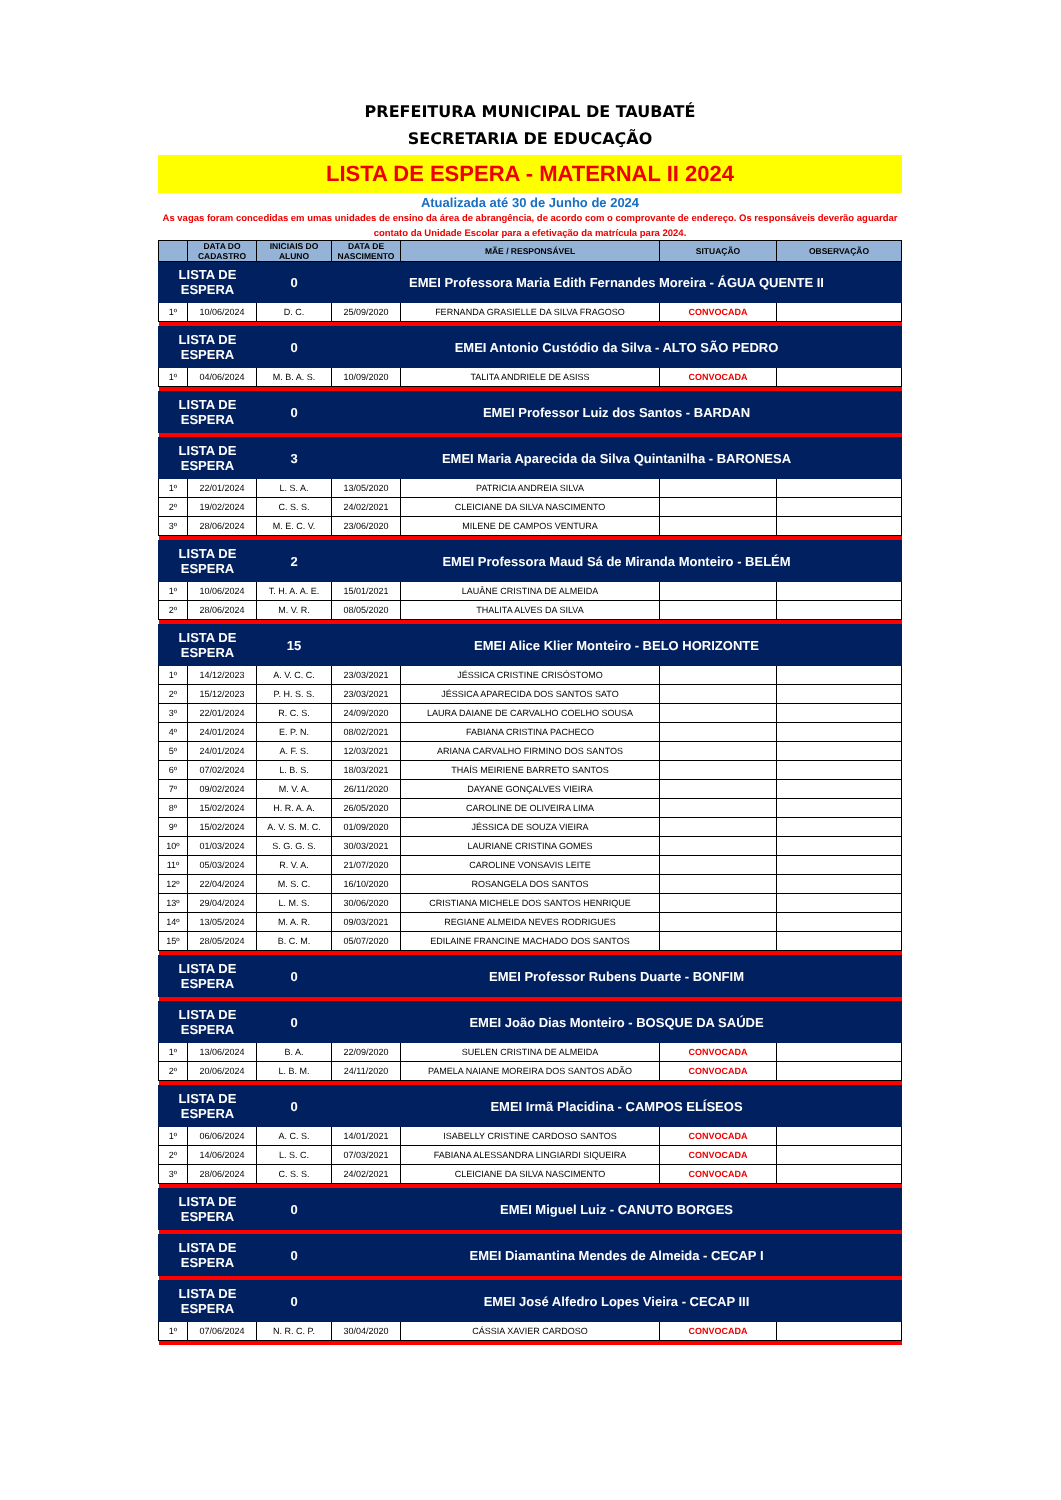PREFEITURA MUNICIPAL DE TAUBATÉ
SECRETARIA DE EDUCAÇÃO
LISTA DE ESPERA - MATERNAL II 2024
Atualizada até 30 de Junho de 2024
As vagas foram concedidas em umas unidades de ensino da área de abrangência, de acordo com o comprovante de endereço. Os responsáveis deverão aguardar contato da Unidade Escolar para a efetivação da matrícula para 2024.
| | DATA DO CADASTRO | INICIAIS DO ALUNO | DATA DE NASCIMENTO | MÃE / RESPONSÁVEL | SITUAÇÃO | OBSERVAÇÃO |
| --- | --- | --- | --- | --- | --- | --- |
| LISTA DE ESPERA | | 0 | EMEI Professora Maria Edith Fernandes Moreira - ÁGUA QUENTE II | | | |
| 1º | 10/06/2024 | D. C. | 25/09/2020 | FERNANDA GRASIELLE DA SILVA FRAGOSO | CONVOCADA | |
| LISTA DE ESPERA | | 0 | EMEI Antonio Custódio da Silva - ALTO SÃO PEDRO | | | |
| 1º | 04/06/2024 | M. B. A. S. | 10/09/2020 | TALITA ANDRIELE DE ASISS | CONVOCADA | |
| LISTA DE ESPERA | | 0 | EMEI Professor Luiz dos Santos - BARDAN | | | |
| LISTA DE ESPERA | | 3 | EMEI Maria Aparecida da Silva Quintanilha - BARONESA | | | |
| 1º | 22/01/2024 | L. S. A. | 13/05/2020 | PATRICIA ANDREIA SILVA | | |
| 2º | 19/02/2024 | C. S. S. | 24/02/2021 | CLEICIANE DA SILVA NASCIMENTO | | |
| 3º | 28/06/2024 | M. E. C. V. | 23/06/2020 | MILENE DE CAMPOS VENTURA | | |
| LISTA DE ESPERA | | 2 | EMEI Professora Maud Sá de Miranda Monteiro - BELÉM | | | |
| 1º | 10/06/2024 | T. H. A. A. E. | 15/01/2021 | LAUÂNE CRISTINA DE ALMEIDA | | |
| 2º | 28/06/2024 | M. V. R. | 08/05/2020 | THALITA ALVES DA SILVA | | |
| LISTA DE ESPERA | | 15 | EMEI Alice Klier Monteiro - BELO HORIZONTE | | | |
| 1º | 14/12/2023 | A. V. C. C. | 23/03/2021 | JÉSSICA CRISTINE CRISÓSTOMO | | |
| 2º | 15/12/2023 | P. H. S. S. | 23/03/2021 | JÉSSICA APARECIDA DOS SANTOS SATO | | |
| 3º | 22/01/2024 | R. C. S. | 24/09/2020 | LAURA DAIANE DE CARVALHO COELHO SOUSA | | |
| 4º | 24/01/2024 | E. P. N. | 08/02/2021 | FABIANA CRISTINA PACHECO | | |
| 5º | 24/01/2024 | A. F. S. | 12/03/2021 | ARIANA CARVALHO FIRMINO DOS SANTOS | | |
| 6º | 07/02/2024 | L. B. S. | 18/03/2021 | THAÍS MEIRIENE BARRETO SANTOS | | |
| 7º | 09/02/2024 | M. V. A. | 26/11/2020 | DAYANE GONÇALVES VIEIRA | | |
| 8º | 15/02/2024 | H. R. A. A. | 26/05/2020 | CAROLINE DE OLIVEIRA LIMA | | |
| 9º | 15/02/2024 | A. V. S. M. C. | 01/09/2020 | JÉSSICA DE SOUZA VIEIRA | | |
| 10º | 01/03/2024 | S. G. G. S. | 30/03/2021 | LAURIANE CRISTINA GOMES | | |
| 11º | 05/03/2024 | R. V. A. | 21/07/2020 | CAROLINE VONSAVIS LEITE | | |
| 12º | 22/04/2024 | M. S. C. | 16/10/2020 | ROSANGELA DOS SANTOS | | |
| 13º | 29/04/2024 | L. M. S. | 30/06/2020 | CRISTIANA MICHELE DOS SANTOS HENRIQUE | | |
| 14º | 13/05/2024 | M. A. R. | 09/03/2021 | REGIANE ALMEIDA NEVES RODRIGUES | | |
| 15º | 28/05/2024 | B. C. M. | 05/07/2020 | EDILAINE FRANCINE MACHADO DOS SANTOS | | |
| LISTA DE ESPERA | | 0 | EMEI Professor Rubens Duarte - BONFIM | | | |
| LISTA DE ESPERA | | 0 | EMEI João Dias Monteiro - BOSQUE DA SAÚDE | | | |
| 1º | 13/06/2024 | B. A. | 22/09/2020 | SUELEN CRISTINA DE ALMEIDA | CONVOCADA | |
| 2º | 20/06/2024 | L. B. M. | 24/11/2020 | PAMELA NAIANE MOREIRA DOS SANTOS ADÃO | CONVOCADA | |
| LISTA DE ESPERA | | 0 | EMEI Irmã Placidina - CAMPOS ELÍSEOS | | | |
| 1º | 06/06/2024 | A. C. S. | 14/01/2021 | ISABELLY CRISTINE CARDOSO SANTOS | CONVOCADA | |
| 2º | 14/06/2024 | L. S. C. | 07/03/2021 | FABIANA ALESSANDRA LINGIARDI SIQUEIRA | CONVOCADA | |
| 3º | 28/06/2024 | C. S. S. | 24/02/2021 | CLEICIANE DA SILVA NASCIMENTO | CONVOCADA | |
| LISTA DE ESPERA | | 0 | EMEI Miguel Luiz - CANUTO BORGES | | | |
| LISTA DE ESPERA | | 0 | EMEI Diamantina Mendes de Almeida - CECAP I | | | |
| LISTA DE ESPERA | | 0 | EMEI José Alfedro Lopes Vieira - CECAP III | | | |
| 1º | 07/06/2024 | N. R. C. P. | 30/04/2020 | CÁSSIA XAVIER CARDOSO | CONVOCADA | |